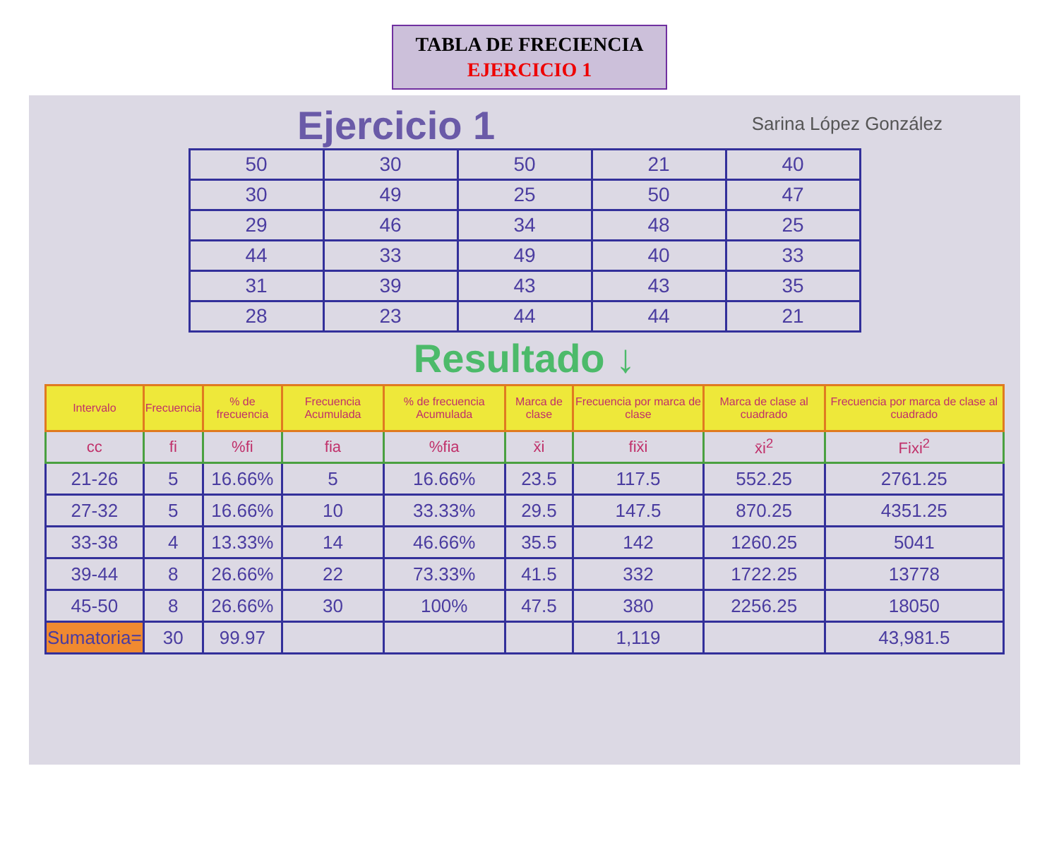TABLA DE FRECIENCIA
EJERCICIO 1
Ejercicio 1 Sarina López González
| 50 | 30 | 50 | 21 | 40 |
| 30 | 49 | 25 | 50 | 47 |
| 29 | 46 | 34 | 48 | 25 |
| 44 | 33 | 49 | 40 | 33 |
| 31 | 39 | 43 | 43 | 35 |
| 28 | 23 | 44 | 44 | 21 |
Resultado ↓
| Intervalo | Frecuencia | % de frecuencia | Frecuencia Acumulada | % de frecuencia Acumulada | Marca de clase | Frecuencia por marca de clase | Marca de clase al cuadrado | Frecuencia por marca de clase al cuadrado |
| --- | --- | --- | --- | --- | --- | --- | --- | --- |
| cc | fi | %fi | fia | %fia | x̄i | fix̄i | x̄i<sup>2</sup> | Fixi<sup>2</sup> |
| 21-26 | 5 | 16.66% | 5 | 16.66% | 23.5 | 117.5 | 552.25 | 2761.25 |
| 27-32 | 5 | 16.66% | 10 | 33.33% | 29.5 | 147.5 | 870.25 | 4351.25 |
| 33-38 | 4 | 13.33% | 14 | 46.66% | 35.5 | 142 | 1260.25 | 5041 |
| 39-44 | 8 | 26.66% | 22 | 73.33% | 41.5 | 332 | 1722.25 | 13778 |
| 45-50 | 8 | 26.66% | 30 | 100% | 47.5 | 380 | 2256.25 | 18050 |
| Sumatoria= | 30 | 99.97 | | | | 1,119 | | 43,981.5 |